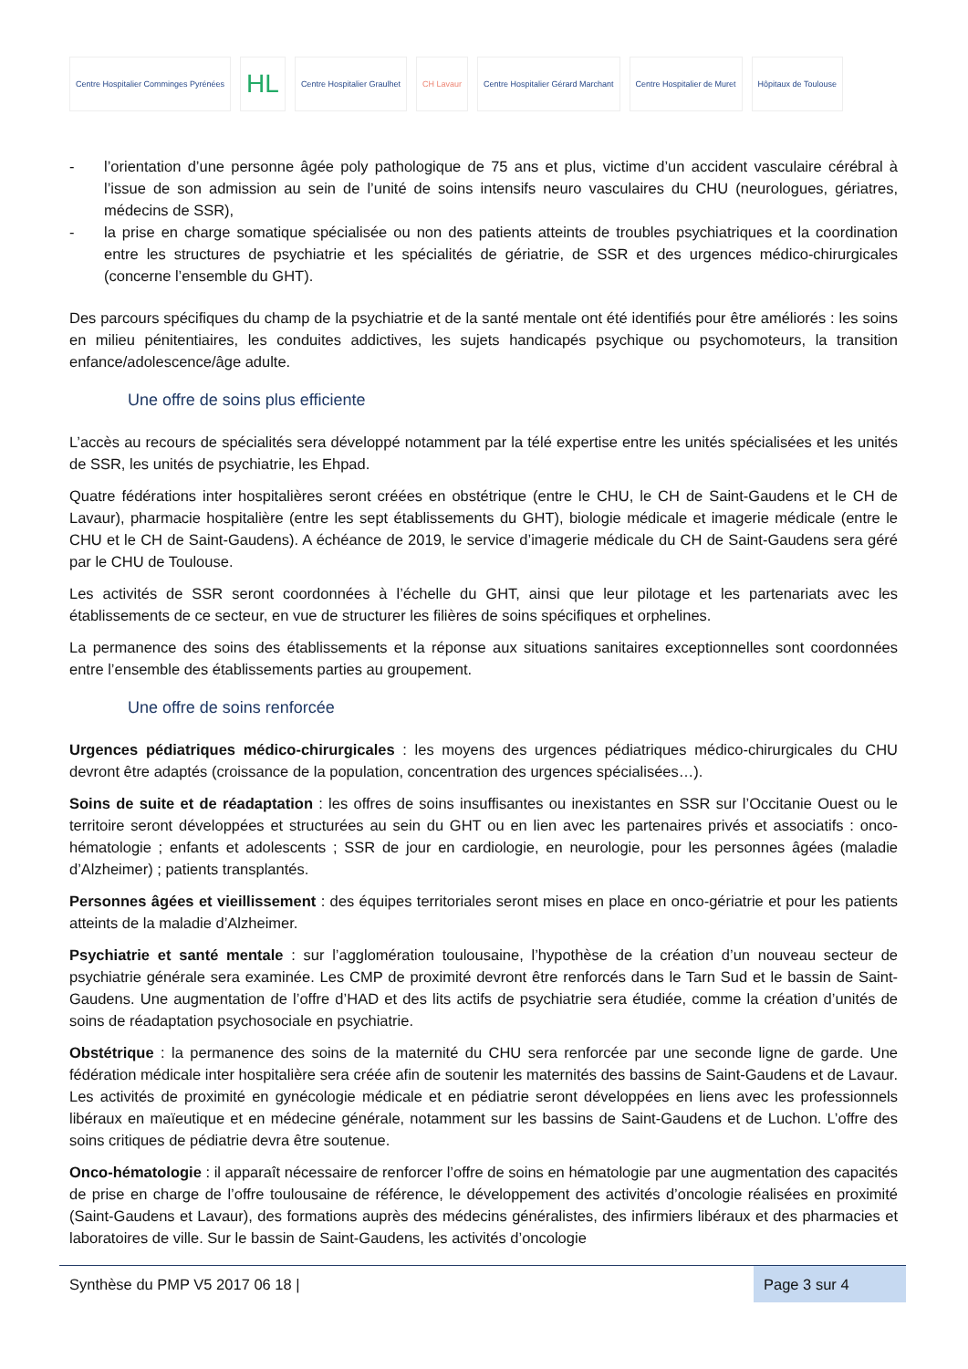Centre Hospitalier Comminges Pyrénées
HL
Centre Hospitalier Graulhet CH Lavaur
Centre Hospitalier Gérard Marchant
Centre Hospitalier de Muret Hôpitaux de Toulouse
- l’orientation d’une personne âgée poly pathologique de 75 ans et plus, victime d’un accident vasculaire cérébral à l’issue de son admission au sein de l’unité de soins intensifs neuro vasculaires du CHU (neurologues, gériatres, médecins de SSR),
- la prise en charge somatique spécialisée ou non des patients atteints de troubles psychiatriques et la coordination entre les structures de psychiatrie et les spécialités de gériatrie, de SSR et des urgences médico-chirurgicales (concerne l’ensemble du GHT).
Des parcours spécifiques du champ de la psychiatrie et de la santé mentale ont été identifiés pour être améliorés : les soins en milieu pénitentiaires, les conduites addictives, les sujets handicapés psychique ou psychomoteurs, la transition enfance/adolescence/âge adulte.
Une offre de soins plus efficiente
L’accès au recours de spécialités sera développé notamment par la télé expertise entre les unités spécialisées et les unités de SSR, les unités de psychiatrie, les Ehpad.
Quatre fédérations inter hospitalières seront créées en obstétrique (entre le CHU, le CH de Saint-Gaudens et le CH de Lavaur), pharmacie hospitalière (entre les sept établissements du GHT), biologie médicale et imagerie médicale (entre le CHU et le CH de Saint-Gaudens). A échéance de 2019, le service d’imagerie médicale du CH de Saint-Gaudens sera géré par le CHU de Toulouse.
Les activités de SSR seront coordonnées à l’échelle du GHT, ainsi que leur pilotage et les partenariats avec les établissements de ce secteur, en vue de structurer les filières de soins spécifiques et orphelines.
La permanence des soins des établissements et la réponse aux situations sanitaires exceptionnelles sont coordonnées entre l’ensemble des établissements parties au groupement.
Une offre de soins renforcée
Urgences pédiatriques médico-chirurgicales : les moyens des urgences pédiatriques médico-chirurgicales du CHU devront être adaptés (croissance de la population, concentration des urgences spécialisées…).
Soins de suite et de réadaptation : les offres de soins insuffisantes ou inexistantes en SSR sur l’Occitanie Ouest ou le territoire seront développées et structurées au sein du GHT ou en lien avec les partenaires privés et associatifs : onco-hématologie ; enfants et adolescents ; SSR de jour en cardiologie, en neurologie, pour les personnes âgées (maladie d’Alzheimer) ; patients transplantés.
Personnes âgées et vieillissement : des équipes territoriales seront mises en place en onco-gériatrie et pour les patients atteints de la maladie d’Alzheimer.
Psychiatrie et santé mentale : sur l’agglomération toulousaine, l’hypothèse de la création d’un nouveau secteur de psychiatrie générale sera examinée. Les CMP de proximité devront être renforcés dans le Tarn Sud et le bassin de Saint-Gaudens. Une augmentation de l’offre d’HAD et des lits actifs de psychiatrie sera étudiée, comme la création d’unités de soins de réadaptation psychosociale en psychiatrie.
Obstétrique : la permanence des soins de la maternité du CHU sera renforcée par une seconde ligne de garde. Une fédération médicale inter hospitalière sera créée afin de soutenir les maternités des bassins de Saint-Gaudens et de Lavaur. Les activités de proximité en gynécologie médicale et en pédiatrie seront développées en liens avec les professionnels libéraux en maïeutique et en médecine générale, notamment sur les bassins de Saint-Gaudens et de Luchon. L’offre des soins critiques de pédiatrie devra être soutenue.
Onco-hématologie : il apparaît nécessaire de renforcer l’offre de soins en hématologie par une augmentation des capacités de prise en charge de l’offre toulousaine de référence, le développement des activités d’oncologie réalisées en proximité (Saint-Gaudens et Lavaur), des formations auprès des médecins généralistes, des infirmiers libéraux et des pharmacies et laboratoires de ville. Sur le bassin de Saint-Gaudens, les activités d’oncologie
Synthèse du PMP V5 2017 06 18 |
Page 3 sur 4